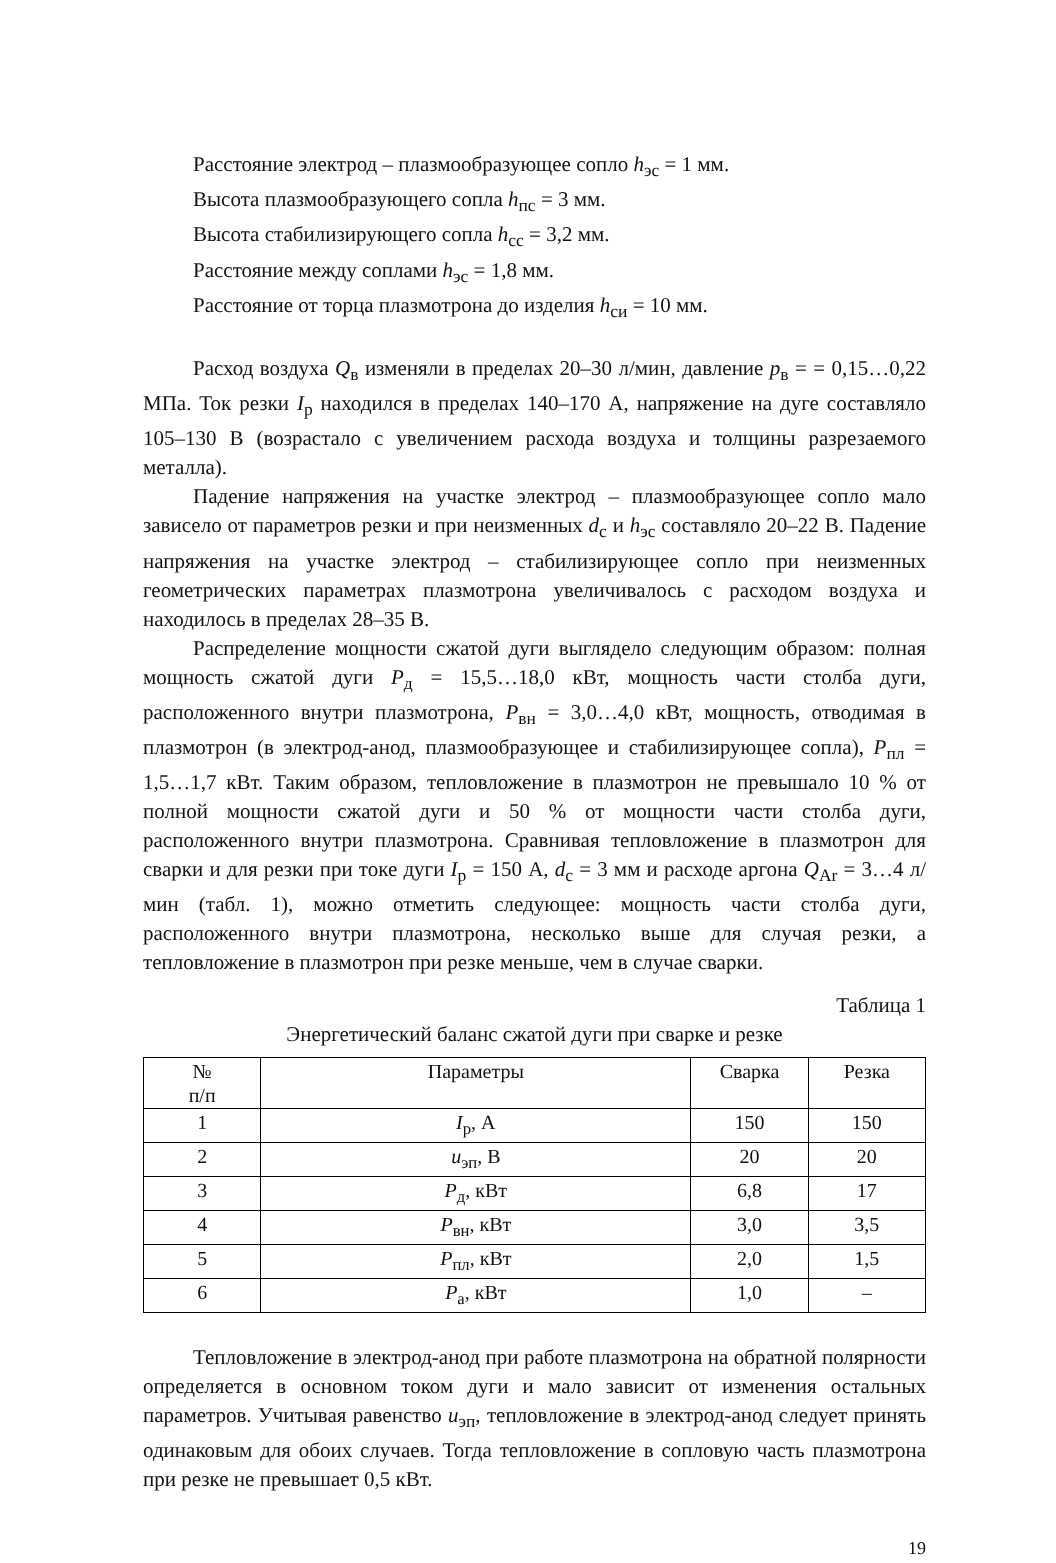Расстояние электрод – плазмообразующее сопло h<sub>эс</sub> = 1 мм.
Высота плазмообразующего сопла h<sub>пс</sub> = 3 мм.
Высота стабилизирующего сопла h<sub>сс</sub> = 3,2 мм.
Расстояние между соплами h<sub>эс</sub> = 1,8 мм.
Расстояние от торца плазмотрона до изделия h<sub>си</sub> = 10 мм.
Расход воздуха Q<sub>в</sub> изменяли в пределах 20–30 л/мин, давление p<sub>в</sub> = = 0,15…0,22 МПа. Ток резки I<sub>р</sub> находился в пределах 140–170 А, напряжение на дуге составляло 105–130 В (возрастало с увеличением расхода воздуха и толщины разрезаемого металла).
Падение напряжения на участке электрод – плазмообразующее сопло мало зависело от параметров резки и при неизменных d<sub>с</sub> и h<sub>эс</sub> составляло 20–22 В. Падение напряжения на участке электрод – стабилизирующее сопло при неизменных геометрических параметрах плазмотрона увеличивалось с расходом воздуха и находилось в пределах 28–35 В.
Распределение мощности сжатой дуги выглядело следующим образом: полная мощность сжатой дуги P<sub>д</sub> = 15,5…18,0 кВт, мощность части столба дуги, расположенного внутри плазмотрона, P<sub>вн</sub> = 3,0…4,0 кВт, мощность, отводимая в плазмотрон (в электрод-анод, плазмообразующее и стабилизирующее сопла), P<sub>пл</sub> = 1,5…1,7 кВт. Таким образом, тепловложение в плазмотрон не превышало 10 % от полной мощности сжатой дуги и 50 % от мощности части столба дуги, расположенного внутри плазмотрона. Сравнивая тепловложение в плазмотрон для сварки и для резки при токе дуги I<sub>р</sub> = 150 А, d<sub>с</sub> = 3 мм и расходе аргона Q<sub>Ar</sub> = 3…4 л/мин (табл. 1), можно отметить следующее: мощность части столба дуги, расположенного внутри плазмотрона, несколько выше для случая резки, а тепловложение в плазмотрон при резке меньше, чем в случае сварки.
Таблица 1
Энергетический баланс сжатой дуги при сварке и резке
| № п/п | Параметры | Сварка | Резка |
| --- | --- | --- | --- |
| 1 | I<sub>р</sub>, А | 150 | 150 |
| 2 | u<sub>эп</sub>, В | 20 | 20 |
| 3 | P<sub>д</sub>, кВт | 6,8 | 17 |
| 4 | P<sub>вн</sub>, кВт | 3,0 | 3,5 |
| 5 | P<sub>пл</sub>, кВт | 2,0 | 1,5 |
| 6 | P<sub>а</sub>, кВт | 1,0 | – |
Тепловложение в электрод-анод при работе плазмотрона на обратной полярности определяется в основном током дуги и мало зависит от изменения остальных параметров. Учитывая равенство u<sub>эп</sub>, тепловложение в электрод-анод следует принять одинаковым для обоих случаев. Тогда тепловложение в сопловую часть плазмотрона при резке не превышает 0,5 кВт.
19